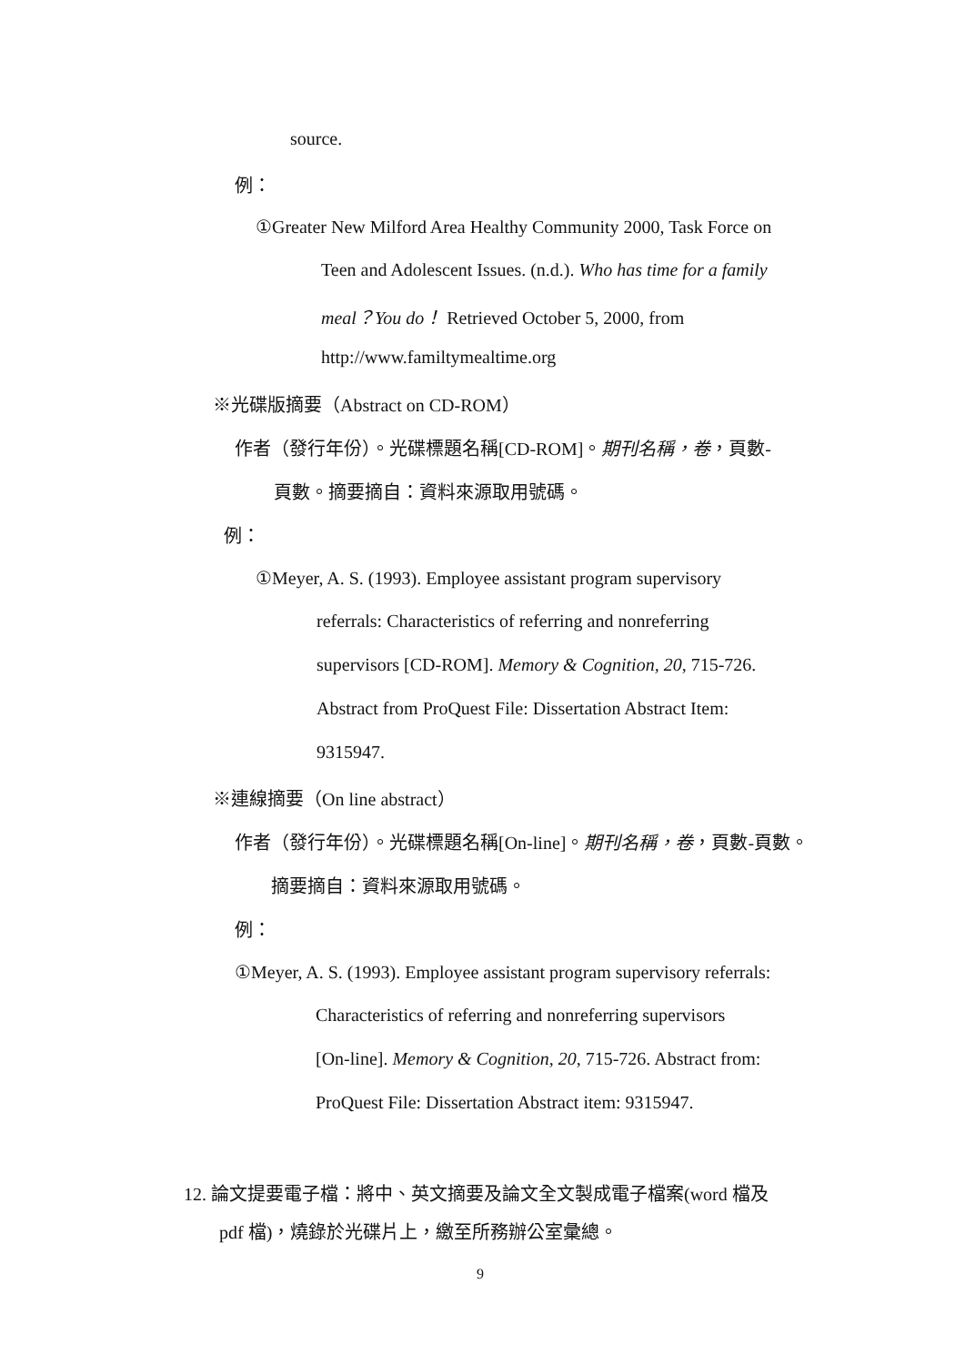source.
例：
①Greater New Milford Area Healthy Community 2000, Task Force on
Teen and Adolescent Issues. (n.d.). Who has time for a family
meal？You do！ Retrieved October 5, 2000, from
http://www.familtymealtime.org
※光碟版摘要（Abstract on CD-ROM）
作者（發行年份）。光碟標題名稱[CD-ROM]。期刊名稱，卷，頁數-
頁數。摘要摘自：資料來源取用號碼。
例：
①Meyer, A. S. (1993). Employee assistant program supervisory
referrals: Characteristics of referring and nonreferring
supervisors [CD-ROM]. Memory & Cognition, 20, 715-726.
Abstract from ProQuest File: Dissertation Abstract Item:
9315947.
※連線摘要（On line abstract）
作者（發行年份）。光碟標題名稱[On-line]。期刊名稱，卷，頁數-頁數。
摘要摘自：資料來源取用號碼。
例：
①Meyer, A. S. (1993). Employee assistant program supervisory referrals:
Characteristics of referring and nonreferring supervisors
[On-line]. Memory & Cognition, 20, 715-726. Abstract from:
ProQuest File: Dissertation Abstract item: 9315947.
12. 論文提要電子檔：將中、英文摘要及論文全文製成電子檔案(word 檔及
pdf 檔)，燒錄於光碟片上，繳至所務辦公室彙總。
9